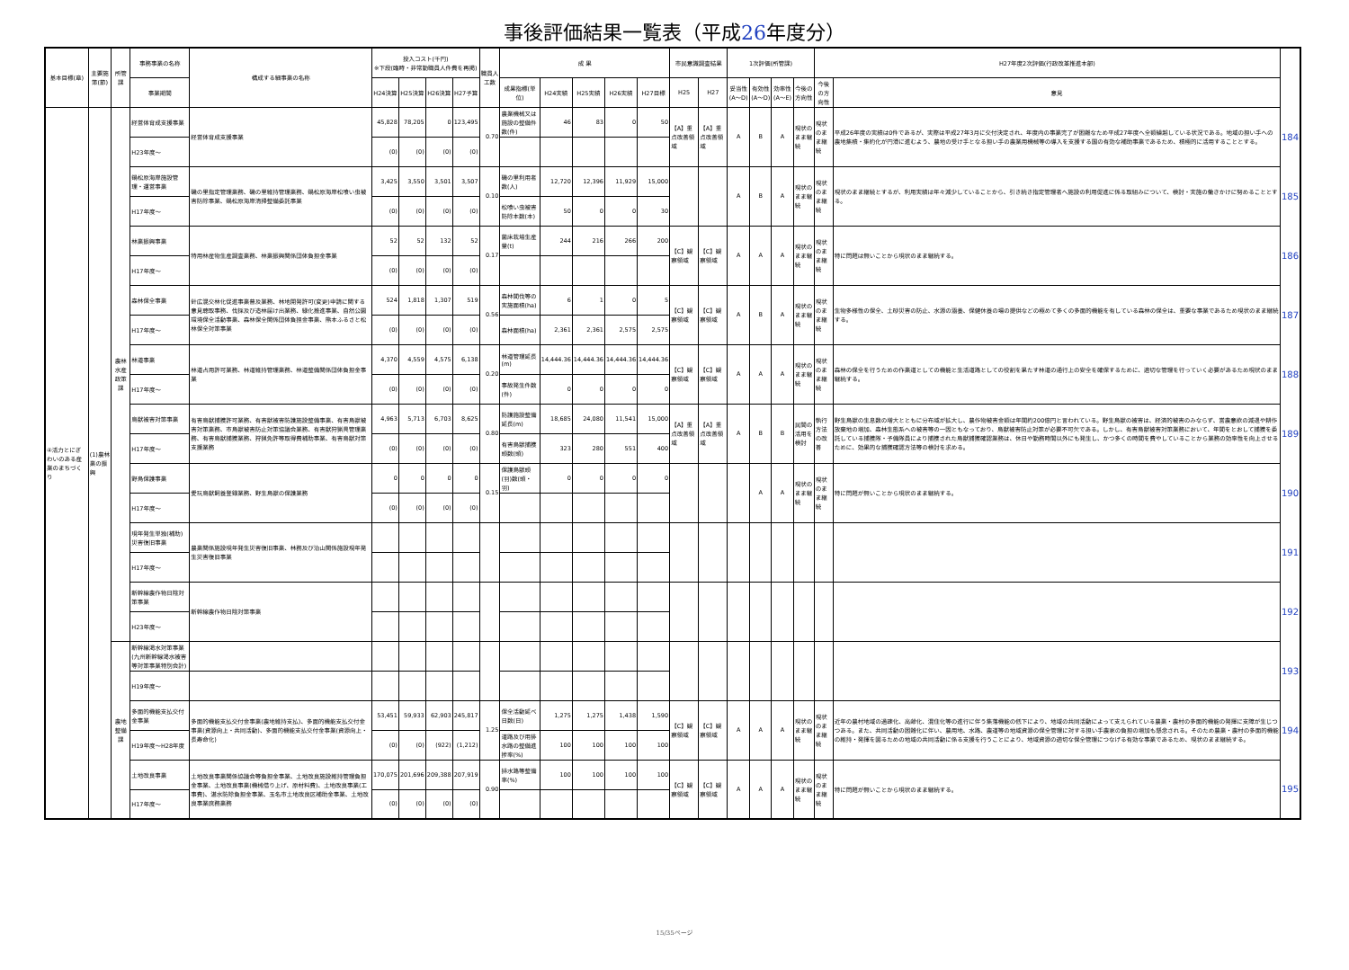事後評価結果一覧表（平成26年度分）
| 基本目標(章) | 主要施策(節) | 所管課 | 事務事業の名称 | 構成する細事業の名称 | 投入コスト(千円) ※下段(臨時・非常勤職員人件費を再掲) | | | | 職員人工数 | 成 果 | | | | | 市民意識調査結果 | | 1次評価(所管課) | | | | H27年度2次評価(行政改革推進本部) | | |
| --- | --- | --- | --- | --- | --- | --- | --- | --- | --- | --- | --- | --- | --- | --- | --- | --- | --- | --- | --- | --- | --- | --- | --- |
| | | | 事業期間 | | H24決算 | H25決算 | H26決算 | H27予算 | | 成果指標(単位) | H24実績 | H25実績 | H26実績 | H27目標 | H25 | H27 | 妥当性(A〜D) | 有効性(A〜D) | 効率性(A〜E) | 今後の方向性 | 今後の方向性 | 意見 | |
| ④活力とにぎわいのある産業のまちづくり | (1)農林業の振興 | 農林水産政策課 | 経営体育成支援事業 | 経営体育成支援事業 | 45,828 | 78,205 | 0 | 123,495 | 0.70 | 農業機械又は施設の整備件数(件) | 46 | 83 | 0 | 50 | 【A】重点改善領域 | 【A】重点改善領域 | A | B | A | 現状のまま継続 | 現状のまま継続 | 平成26年度の実績は0件であるが、実際は平成27年3月に交付決定され、年度内の事業完了が困難なため平成27年度へ全額繰越している状況である。地域の担い手への農地集積・集約化が円滑に進むよう、農地の受け手となる担い手の農業用機械等の導入を支援する国の有効な補助事業であるため、積極的に活用することとする。 | 184 |
| | | | H23年度〜 | | (0) | (0) | (0) | (0) | | | | | | | | | | | | | | | |
| | | | 鍋松原海岸施設管理・運営事業 | 磯の里指定管理業務、磯の里維持管理業務、鍋松原海岸松喰い虫被害防除事業、鍋松原海岸清掃整備委託事業 | 3,425 | 3,550 | 3,501 | 3,507 | 0.10 | 磯の里利用者数(人) | 12,720 | 12,396 | 11,929 | 15,000 | | | A | B | A | 現状のまま継続 | 現状のまま継続 | 現状のまま継続とするが、利用実績は年々減少していることから、引き続き指定管理者へ施設の利用促進に係る取組みについて、検討・実施の働きかけに努めることとする。 | 185 |
| | | | H17年度〜 | | (0) | (0) | (0) | (0) | | 松喰い虫被害防除本数(本) | 50 | 0 | 0 | 30 | | | | | | | | | |
| | | | 林業振興事業 | 特用林産物生産調査業務、林業振興関係団体負担金事業 | 52 | 52 | 132 | 52 | 0.17 | 菌床栽培生産量(t) | 244 | 216 | 266 | 200 | 【C】観察領域 | 【C】観察領域 | A | A | A | 現状のまま継続 | 現状のまま継続 | 特に問題は無いことから現状のまま継続する。 | 186 |
| | | | H17年度〜 | | (0) | (0) | (0) | (0) | | | | | | | | | | | | | | | |
| | | | 森林保全事業 | 針広混交林化促進事業普及業務、林地開発許可(変更)申請に関する意見聴取事務、伐採及び造林届け出業務、緑化推進事業、自然公園環境保全活動事業、森林保全関係団体負担金事業、熊本ふるさと松林保全対策事業 | 524 | 1,818 | 1,307 | 519 | 0.56 | 森林間伐等の実施面積(ha) | 6 | 1 | 0 | 5 | 【C】観察領域 | 【C】観察領域 | A | B | A | 現状のまま継続 | 現状のまま継続 | 生物多様性の保全、土砂災害の防止、水源の涵養、保健休養の場の提供などの極めて多くの多面的機能を有している森林の保全は、重要な事業であるため現状のまま継続する。 | 187 |
| | | | H17年度〜 | | (0) | (0) | (0) | (0) | | 森林面積(ha) | 2,361 | 2,361 | 2,575 | 2,575 | | | | | | | | | |
| | | | 林道事業 | 林道占用許可業務、林道維持管理業務、林道整備関係団体負担金事業 | 4,370 | 4,559 | 4,575 | 6,138 | 0.20 | 林道管理延長(m) | 14,444.36 | 14,444.36 | 14,444.36 | 14,444.36 | 【C】観察領域 | 【C】観察領域 | A | A | A | 現状のまま継続 | 現状のまま継続 | 森林の保全を行うための作業道としての機能と生活道路としての役割を果たす林道の通行上の安全を確保するために、適切な管理を行っていく必要があるため現状のまま継続する。 | 188 |
| | | | H17年度〜 | | (0) | (0) | (0) | (0) | | 事故発生件数(件) | 0 | 0 | 0 | 0 | | | | | | | | | |
| | | | 鳥獣被害対策事業 | 有害鳥獣捕獲許可業務、有害獣被害防護施設整備事業、有害鳥獣被害対策業務、市鳥獣被害防止対策協議会業務、有害獣狩猟具管理業務、有害鳥獣捕獲業務、狩猟免許等取得費補助事業、有害鳥獣対策支援業務 | 4,963 | 5,713 | 6,703 | 8,625 | 0.80 | 防護施設整備延長(m) | 18,685 | 24,080 | 11,541 | 15,000 | 【A】重点改善領域 | 【A】重点改善領域 | A | B | B | 民間の活用を検討 | 執行方法の改善 | 野生鳥獣の生息数の増大とともに分布域が拡大し、農作物被害金額は年間約200億円と言われている。野生鳥獣の被害は、経済的被害のみならず、営農意欲の減退や耕作放棄地の増加、森林生態系への被害等の一因ともなっており、鳥獣被害防止対策が必要不可欠である。しかし、有害鳥獣被害対策業務において、年間をとおして捕獲を委託している捕獲隊・予備隊員により捕獲された鳥獣捕獲確認業務は、休日や勤務時間以外にも発生し、かつ多くの時間を費やしていることから業務の効率性を向上させるために、効果的な捕獲確認方法等の検討を求める。 | 189 |
| | | | H17年度〜 | | (0) | (0) | (0) | (0) | | 有害鳥獣捕獲頭数(頭) | 323 | 280 | 551 | 400 | | | | | | | | | |
| | | | 野鳥保護事業 | 愛玩鳥獣飼養登録業務、野生鳥獣の保護業務 | 0 | 0 | 0 | 0 | 0.15 | 保護鳥獣頭(羽)数(頭・羽) | 0 | 0 | 0 | 0 | | | | A | A | 現状のまま継続 | 現状のまま継続 | 特に問題が無いことから現状のまま継続する。 | 190 |
| | | | H17年度〜 | | (0) | (0) | (0) | (0) | | | | | | | | | | | | | | | |
| | | | 現年発生単独(補助)災害復旧事業 | 農業関係施設現年発生災害復旧事業、林務及び治山関係施設現年発生災害復旧事業 | | | | | | | | | | | | | | | | | | | 191 |
| | | | H17年度〜 | | | | | | | | | | | | | | | | | | | | |
| | | | 新幹線農作物日陰対策事業 | 新幹線農作物日陰対策事業 | | | | | | | | | | | | | | | | | | | 192 |
| | | | H23年度〜 | | | | | | | | | | | | | | | | | | | | |
| | | 農地整備課 | 新幹線渇水対策事業(九州新幹線渇水被害等対策事業特別会計) | | | | | | | | | | | | | | | | | | | | 193 |
| | | | H19年度〜 | | | | | | | | | | | | | | | | | | | | |
| | | | 多面的機能支払交付金事業 | 多面的機能支払交付金事業(農地維持支払)、多面的機能支払交付金事業(資源向上・共同活動)、多面的機能支払交付金事業(資源向上・長寿命化) | 53,451 | 59,933 | 62,903 | 245,817 | 1.25 | 保全活動延べ日数(日) | 1,275 | 1,275 | 1,438 | 1,590 | 【C】観察領域 | 【C】観察領域 | A | A | A | 現状のまま継続 | 現状のまま継続 | 近年の農村地域の過疎化、高齢化、混住化等の進行に伴う集落機能の低下により、地域の共同活動によって支えられている農業・農村の多面的機能の発揮に支障が生じつつある。また、共同活動の困難化に伴い、農用地、水路、農道等の地域資源の保全管理に対する担い手農家の負担の増加も懸念される。そのため農業・農村の多面的機能の維持・発揮を図るための地域の共同活動に係る支援を行うことにより、地域資源の適切な保全管理につなげる有効な事業であるため、現状のまま継続する。 | 194 |
| | | | H19年度〜H28年度 | | (0) | (0) | (922) | (1,212) | | 道路及び用排水路の整備進捗率(%) | 100 | 100 | 100 | 100 | | | | | | | | | |
| | | | 土地改良事業 | 土地改良事業関係協議会等負担金事業、土地改良施設維持管理負担金事業、土地改良事業(機械借り上げ、原材料費)、土地改良事業(工事費)、湛水防除負担金事業、玉名市土地改良区補助金事業、土地改良事業庶務業務 | 170,075 | 201,696 | 209,388 | 207,919 | 0.90 | 排水路等整備率(%) | 100 | 100 | 100 | 100 | 【C】観察領域 | 【C】観察領域 | A | A | A | 現状のまま継続 | 現状のまま継続 | 特に問題が無いことから現状のまま継続する。 | 195 |
| | | | H17年度〜 | | (0) | (0) | (0) | (0) | | | | | | | | | | | | | | | |
15/35ページ